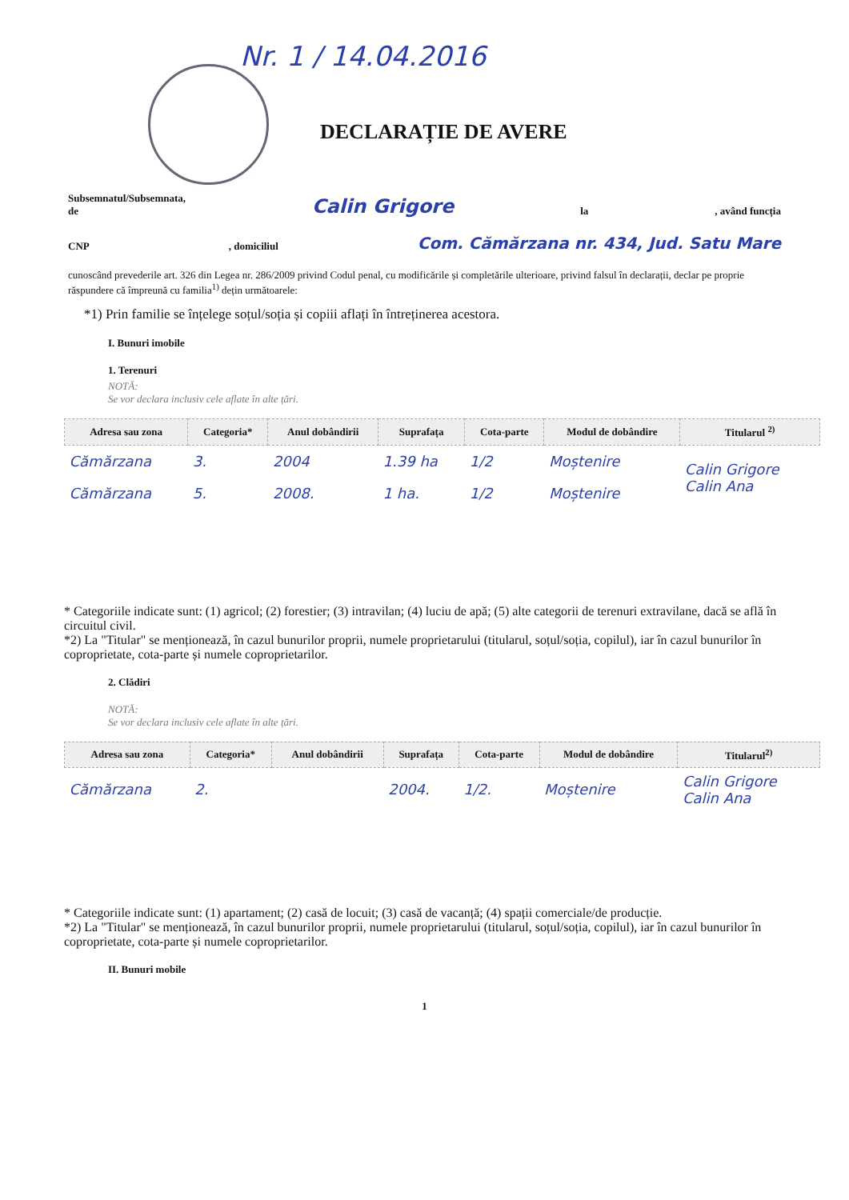Nr. 1 / 14.04.2016
DECLARAȚIE DE AVERE
Subsemnatul/Subsemnata,
de Calin Grigore la, având funcția
CNP, domiciliul Com. Cămărzana nr. 434, Jud. Satu Mare
cunoscând prevederile art. 326 din Legea nr. 286/2009 privind Codul penal, cu modificările și completările ulterioare, privind falsul în declarații, declar pe proprie răspundere că împreună cu familia<sup>1)</sup> dețin următoarele:
*1) Prin familie se înțelege soțul/soția și copiii aflați în întreținerea acestora.
I. Bunuri imobile
1. Terenuri
NOTĂ:
Se vor declara inclusiv cele aflate în alte țări.
| Adresa sau zona | Categoria* | Anul dobândirii | Suprafața | Cota-parte | Modul de dobândire | Titularul <sup>2)</sup> |
| --- | --- | --- | --- | --- | --- | --- |
| Cămărzana | 3. | 2004 | 1.39 ha | 1/2 | Moștenire | Calin Grigore Calin Ana |
| Cămărzana | 5. | 2008. | 1 ha. | 1/2 | Moștenire | |
* Categoriile indicate sunt: (1) agricol; (2) forestier; (3) intravilan; (4) luciu de apă; (5) alte categorii de terenuri extravilane, dacă se află în circuitul civil.
*2) La "Titular" se menționează, în cazul bunurilor proprii, numele proprietarului (titularul, soțul/soția, copilul), iar în cazul bunurilor în coproprietate, cota-parte și numele coproprietarilor.
2. Clădiri
NOTĂ:
Se vor declara inclusiv cele aflate în alte țări.
| Adresa sau zona | Categoria* | Anul dobândirii | Suprafața | Cota-parte | Modul de dobândire | Titularul<sup>2)</sup> |
| --- | --- | --- | --- | --- | --- | --- |
| Cămărzana | 2. | | 2004. | 1/2. | Moștenire | Calin Grigore Calin Ana |
* Categoriile indicate sunt: (1) apartament; (2) casă de locuit; (3) casă de vacanță; (4) spații comerciale/de producție.
*2) La "Titular" se menționează, în cazul bunurilor proprii, numele proprietarului (titularul, soțul/soția, copilul), iar în cazul bunurilor în coproprietate, cota-parte și numele coproprietarilor.
II. Bunuri mobile
1